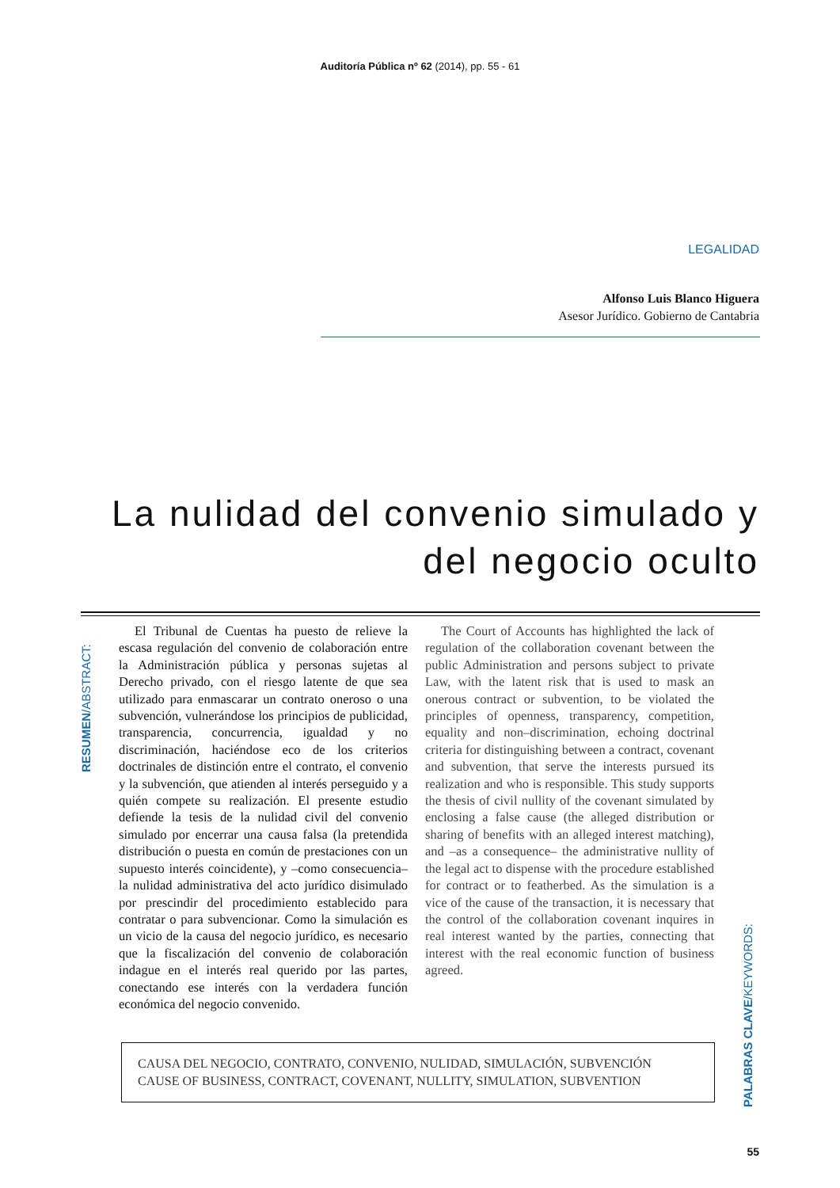Auditoría Pública nº 62 (2014), pp. 55 - 61
LEGALIDAD
Alfonso Luis Blanco Higuera
Asesor Jurídico. Gobierno de Cantabria
La nulidad del convenio simulado y
del negocio oculto
RESUMEN/ABSTRACT:
El Tribunal de Cuentas ha puesto de relieve la escasa regulación del convenio de colaboración entre la Administración pública y personas sujetas al Derecho privado, con el riesgo latente de que sea utilizado para enmascarar un contrato oneroso o una subvención, vulnerándose los principios de publicidad, transparencia, concurrencia, igualdad y no discriminación, haciéndose eco de los criterios doctrinales de distinción entre el contrato, el convenio y la subvención, que atienden al interés perseguido y a quién compete su realización. El presente estudio defiende la tesis de la nulidad civil del convenio simulado por encerrar una causa falsa (la pretendida distribución o puesta en común de prestaciones con un supuesto interés coincidente), y –como consecuencia– la nulidad administrativa del acto jurídico disimulado por prescindir del procedimiento establecido para contratar o para subvencionar. Como la simulación es un vicio de la causa del negocio jurídico, es necesario que la fiscalización del convenio de colaboración indague en el interés real querido por las partes, conectando ese interés con la verdadera función económica del negocio convenido.
The Court of Accounts has highlighted the lack of regulation of the collaboration covenant between the public Administration and persons subject to private Law, with the latent risk that is used to mask an onerous contract or subvention, to be violated the principles of openness, transparency, competition, equality and non–discrimination, echoing doctrinal criteria for distinguishing between a contract, covenant and subvention, that serve the interests pursued its realization and who is responsible. This study supports the thesis of civil nullity of the covenant simulated by enclosing a false cause (the alleged distribution or sharing of benefits with an alleged interest matching), and –as a consequence– the administrative nullity of the legal act to dispense with the procedure established for contract or to featherbed. As the simulation is a vice of the cause of the transaction, it is necessary that the control of the collaboration covenant inquires in real interest wanted by the parties, connecting that interest with the real economic function of business agreed.
CAUSA DEL NEGOCIO, CONTRATO, CONVENIO, NULIDAD, SIMULACIÓN, SUBVENCIÓN
CAUSE OF BUSINESS, CONTRACT, COVENANT, NULLITY, SIMULATION, SUBVENTION
PALABRAS CLAVE/KEYWORDS:
55